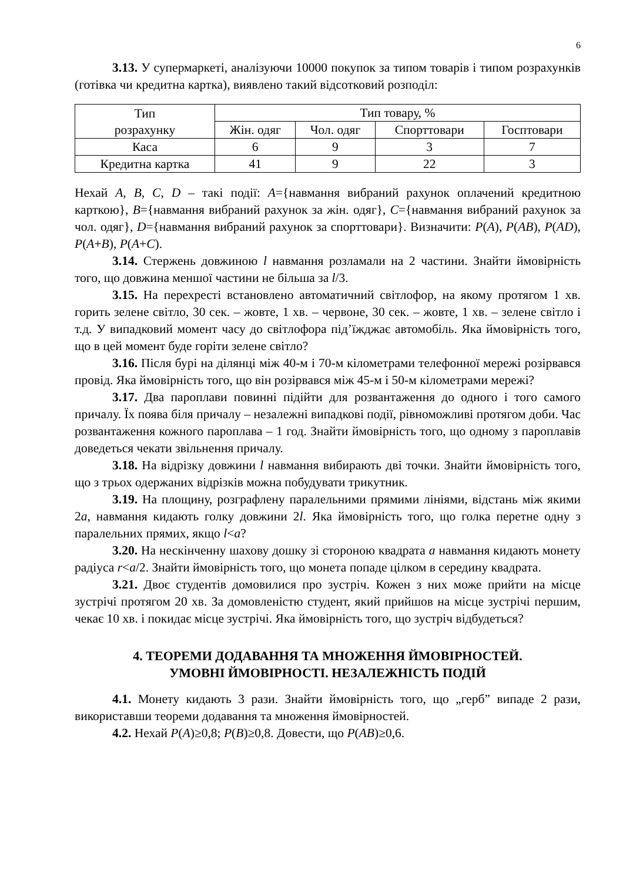6
3.13. У супермаркеті, аналізуючи 10000 покупок за типом товарів і типом розрахунків (готівка чи кредитна картка), виявлено такий відсотковий розподіл:
| Тип розрахунку | Тип товару, % | | | |
| | Жін. одяг | Чол. одяг | Спорттовари | Госптовари |
| Каса | 6 | 9 | 3 | 7 |
| Кредитна картка | 41 | 9 | 22 | 3 |
Нехай A, B, C, D – такі події: A={навмання вибраний рахунок оплачений кредитною карткою}, B={навмання вибраний рахунок за жін. одяг}, C={навмання вибраний рахунок за чол. одяг}, D={навмання вибраний рахунок за спорттовари}. Визначити: P(A), P(AB), P(AD), P(A+B), P(A+C).
3.14. Стержень довжиною l навмання розламали на 2 частини. Знайти ймовірність того, що довжина меншої частини не більша за l/3.
3.15. На перехресті встановлено автоматичний світлофор, на якому протягом 1 хв. горить зелене світло, 30 сек. – жовте, 1 хв. – червоне, 30 сек. – жовте, 1 хв. – зелене світло і т.д. У випадковий момент часу до світлофора під’їжджає автомобіль. Яка ймовірність того, що в цей момент буде горіти зелене світло?
3.16. Після бурі на ділянці між 40-м і 70-м кілометрами телефонної мережі розірвався провід. Яка ймовірність того, що він розірвався між 45-м і 50-м кілометрами мережі?
3.17. Два пароплави повинні підійти для розвантаження до одного і того самого причалу. Їх поява біля причалу – незалежні випадкові події, рівноможливі протягом доби. Час розвантаження кожного пароплава – 1 год. Знайти ймовірність того, що одному з пароплавів доведеться чекати звільнення причалу.
3.18. На відрізку довжини l навмання вибирають дві точки. Знайти ймовірність того, що з трьох одержаних відрізків можна побудувати трикутник.
3.19. На площину, розграфлену паралельними прямими лініями, відстань між якими 2a, навмання кидають голку довжини 2l. Яка ймовірність того, що голка перетне одну з паралельних прямих, якщо l<a?
3.20. На нескінченну шахову дошку зі стороною квадрата a навмання кидають монету радіуса r<a/2. Знайти ймовірність того, що монета попаде цілком в середину квадрата.
3.21. Двоє студентів домовилися про зустріч. Кожен з них може прийти на місце зустрічі протягом 20 хв. За домовленістю студент, який прийшов на місце зустрічі першим, чекає 10 хв. і покидає місце зустрічі. Яка ймовірність того, що зустріч відбудеться?
4. ТЕОРЕМИ ДОДАВАННЯ ТА МНОЖЕННЯ ЙМОВІРНОСТЕЙ.
УМОВНІ ЙМОВІРНОСТІ. НЕЗАЛЕЖНІСТЬ ПОДІЙ
4.1. Монету кидають 3 рази. Знайти ймовірність того, що „герб” випаде 2 рази, використавши теореми додавання та множення ймовірностей.
4.2. Нехай P(A)≥0,8; P(B)≥0,8. Довести, що P(AB)≥0,6.